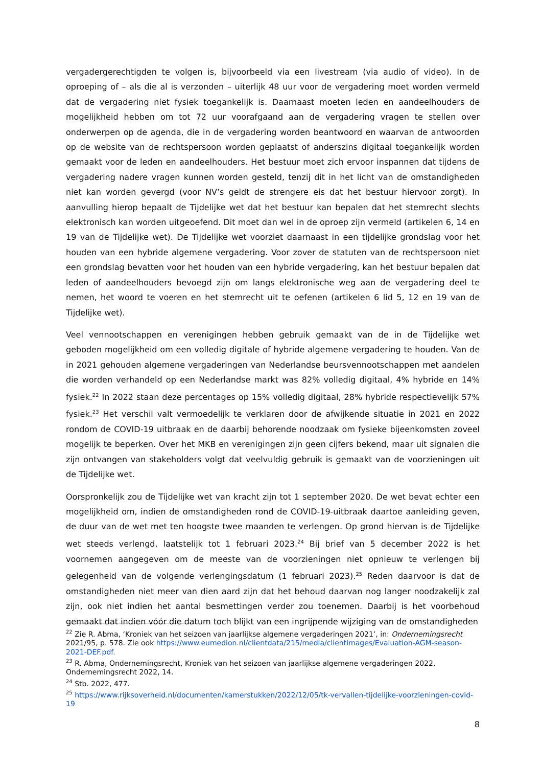vergadergerechtigden te volgen is, bijvoorbeeld via een livestream (via audio of video). In de oproeping of – als die al is verzonden – uiterlijk 48 uur voor de vergadering moet worden vermeld dat de vergadering niet fysiek toegankelijk is. Daarnaast moeten leden en aandeelhouders de mogelijkheid hebben om tot 72 uur voorafgaand aan de vergadering vragen te stellen over onderwerpen op de agenda, die in de vergadering worden beantwoord en waarvan de antwoorden op de website van de rechtspersoon worden geplaatst of anderszins digitaal toegankelijk worden gemaakt voor de leden en aandeelhouders. Het bestuur moet zich ervoor inspannen dat tijdens de vergadering nadere vragen kunnen worden gesteld, tenzij dit in het licht van de omstandigheden niet kan worden gevergd (voor NV’s geldt de strengere eis dat het bestuur hiervoor zorgt). In aanvulling hierop bepaalt de Tijdelijke wet dat het bestuur kan bepalen dat het stemrecht slechts elektronisch kan worden uitgeoefend. Dit moet dan wel in de oproep zijn vermeld (artikelen 6, 14 en 19 van de Tijdelijke wet). De Tijdelijke wet voorziet daarnaast in een tijdelijke grondslag voor het houden van een hybride algemene vergadering. Voor zover de statuten van de rechtspersoon niet een grondslag bevatten voor het houden van een hybride vergadering, kan het bestuur bepalen dat leden of aandeelhouders bevoegd zijn om langs elektronische weg aan de vergadering deel te nemen, het woord te voeren en het stemrecht uit te oefenen (artikelen 6 lid 5, 12 en 19 van de Tijdelijke wet).
Veel vennootschappen en verenigingen hebben gebruik gemaakt van de in de Tijdelijke wet geboden mogelijkheid om een volledig digitale of hybride algemene vergadering te houden. Van de in 2021 gehouden algemene vergaderingen van Nederlandse beursvennootschappen met aandelen die worden verhandeld op een Nederlandse markt was 82% volledig digitaal, 4% hybride en 14% fysiek.<sup>22</sup> In 2022 staan deze percentages op 15% volledig digitaal, 28% hybride respectievelijk 57% fysiek.<sup>23</sup> Het verschil valt vermoedelijk te verklaren door de afwijkende situatie in 2021 en 2022 rondom de COVID-19 uitbraak en de daarbij behorende noodzaak om fysieke bijeenkomsten zoveel mogelijk te beperken. Over het MKB en verenigingen zijn geen cijfers bekend, maar uit signalen die zijn ontvangen van stakeholders volgt dat veelvuldig gebruik is gemaakt van de voorzieningen uit de Tijdelijke wet.
Oorspronkelijk zou de Tijdelijke wet van kracht zijn tot 1 september 2020. De wet bevat echter een mogelijkheid om, indien de omstandigheden rond de COVID-19-uitbraak daartoe aanleiding geven, de duur van de wet met ten hoogste twee maanden te verlengen. Op grond hiervan is de Tijdelijke wet steeds verlengd, laatstelijk tot 1 februari 2023.<sup>24</sup> Bij brief van 5 december 2022 is het voornemen aangegeven om de meeste van de voorzieningen niet opnieuw te verlengen bij gelegenheid van de volgende verlengingsdatum (1 februari 2023).<sup>25</sup> Reden daarvoor is dat de omstandigheden niet meer van dien aard zijn dat het behoud daarvan nog langer noodzakelijk zal zijn, ook niet indien het aantal besmettingen verder zou toenemen. Daarbij is het voorbehoud gemaakt dat indien vóór die datum toch blijkt van een ingrijpende wijziging van de omstandigheden
<sup>22</sup> Zie R. Abma, ‘Kroniek van het seizoen van jaarlijkse algemene vergaderingen 2021’, in: Ondernemingsrecht 2021/95, p. 578. Zie ook https://www.eumedion.nl/clientdata/215/media/clientimages/Evaluation-AGM-season-2021-DEF.pdf.
<sup>23</sup> R. Abma, Ondernemingsrecht, Kroniek van het seizoen van jaarlijkse algemene vergaderingen 2022, Ondernemingsrecht 2022, 14.
<sup>24</sup> Stb. 2022, 477.
<sup>25</sup> https://www.rijksoverheid.nl/documenten/kamerstukken/2022/12/05/tk-vervallen-tijdelijke-voorzieningen-covid-19
8